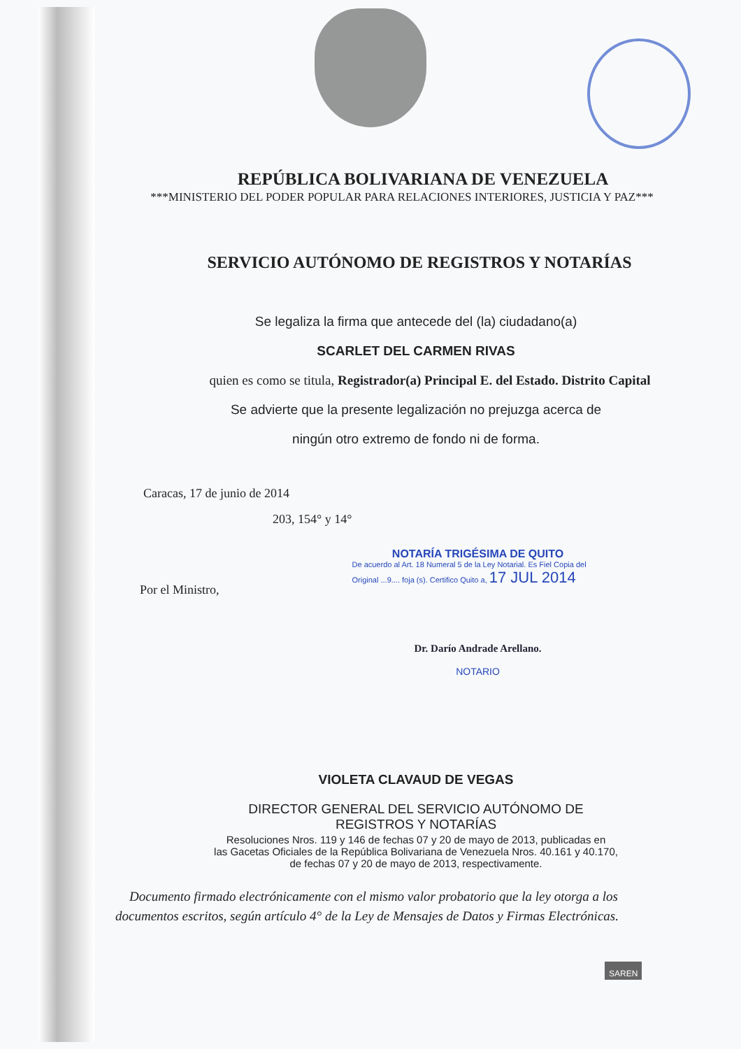REPÚBLICA BOLIVARIANA DE VENEZUELA
***MINISTERIO DEL PODER POPULAR PARA RELACIONES INTERIORES, JUSTICIA Y PAZ***
SERVICIO AUTÓNOMO DE REGISTROS Y NOTARÍAS
Se legaliza la firma que antecede del (la) ciudadano(a)
SCARLET DEL CARMEN RIVAS
quien es como se titula, Registrador(a) Principal E. del Estado. Distrito Capital
Se advierte que la presente legalización no prejuzga acerca de
ningún otro extremo de fondo ni de forma.
Caracas, 17 de junio de 2014
203, 154° y 14°
Por el Ministro,
NOTARÍA TRIGÉSIMA DE QUITO
De acuerdo al Art. 18 Numeral 5 de la Ley Notarial. Es Fiel Copia del Original ...9.... foja (s). Certifico Quito a, 17 JUL 2014
Dr. Darío Andrade Arellano.
NOTARIO
VIOLETA CLAVAUD DE VEGAS
DIRECTOR GENERAL DEL SERVICIO AUTÓNOMO DE
REGISTROS Y NOTARÍAS
Resoluciones Nros. 119 y 146 de fechas 07 y 20 de mayo de 2013, publicadas en
las Gacetas Oficiales de la República Bolivariana de Venezuela Nros. 40.161 y 40.170,
de fechas 07 y 20 de mayo de 2013, respectivamente.
Documento firmado electrónicamente con el mismo valor probatorio que la ley otorga a los documentos escritos, según artículo 4° de la Ley de Mensajes de Datos y Firmas Electrónicas.
SAREN